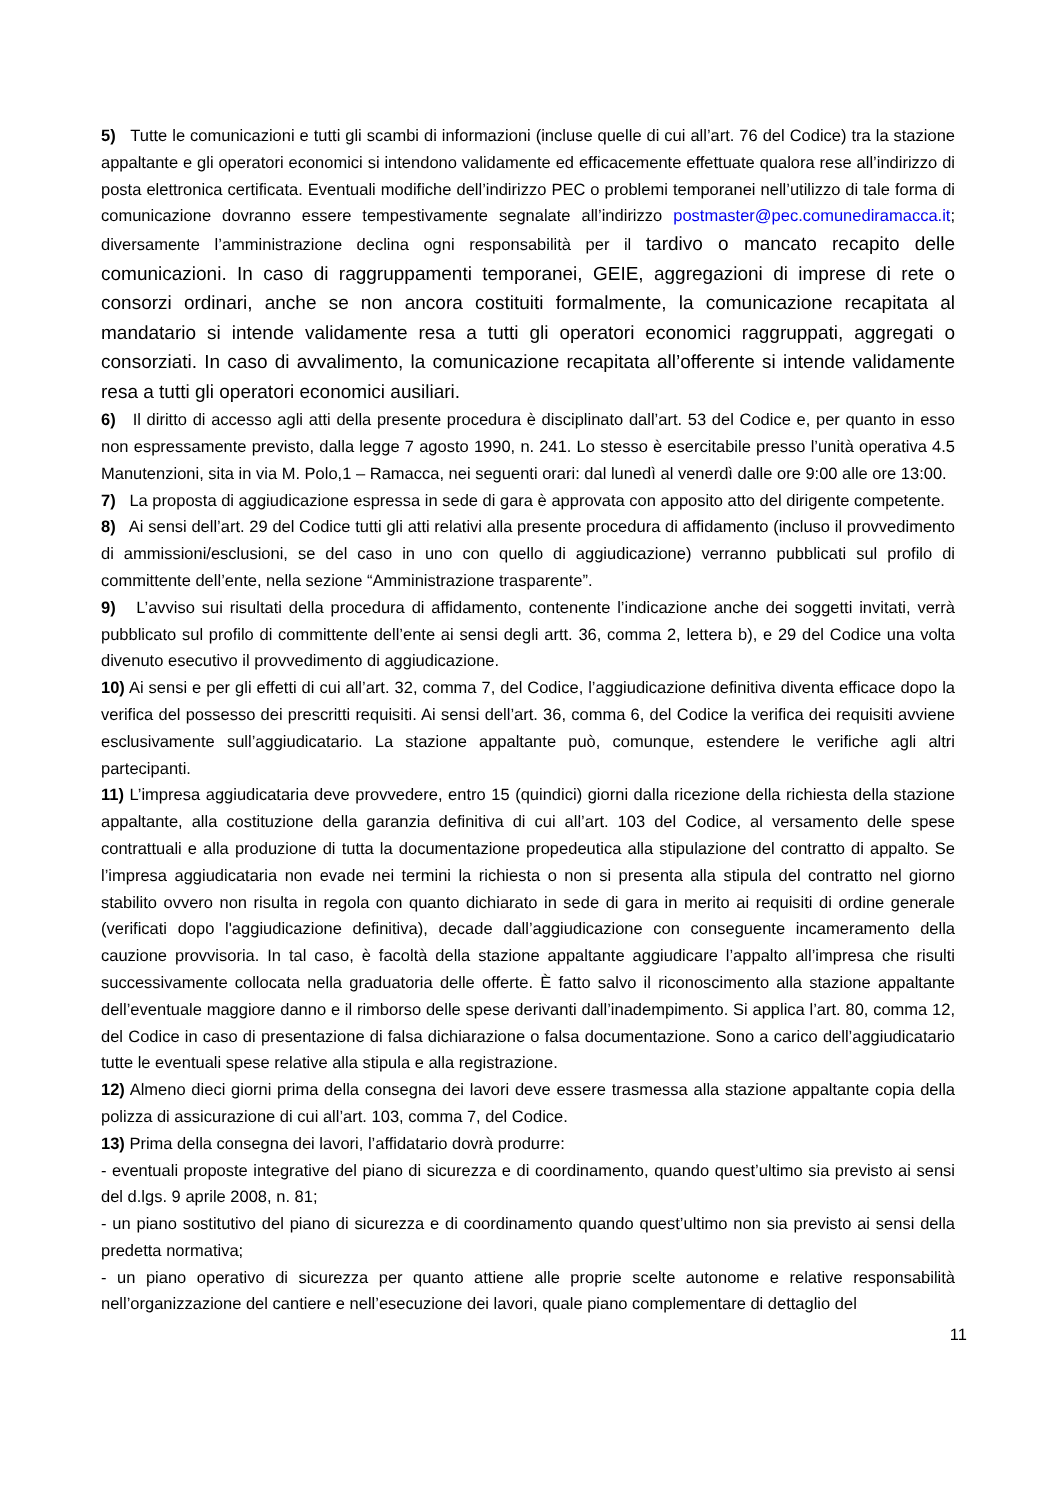5) Tutte le comunicazioni e tutti gli scambi di informazioni (incluse quelle di cui all’art. 76 del Codice) tra la stazione appaltante e gli operatori economici si intendono validamente ed efficacemente effettuate qualora rese all’indirizzo di posta elettronica certificata. Eventuali modifiche dell’indirizzo PEC o problemi tempo­ranei nell’utilizzo di tale forma di comunicazione dovranno essere tempestivamente segnalate all’indirizzo postmaster@pec.comunediramacca.it; diversamente l’amministrazione declina ogni responsabilità per il tardivo o mancato recapito delle comunicazioni. In caso di raggruppamenti temporanei, GEIE, aggregazioni di imprese di rete o consorzi ordinari, anche se non ancora costituiti formalmente, la comunicazione recapitata al mandatario si intende validamente resa a tutti gli operatori economici raggruppati, aggregati o consorziati. In caso di avvalimento, la comunicazione recapitata all’offerente si intende validamente resa a tutti gli operatori economici ausiliari.
6) Il diritto di accesso agli atti della presente procedura è disciplinato dall’art. 53 del Codice e, per quanto in esso non espressamente previsto, dalla legge 7 agosto 1990, n. 241. Lo stesso è esercitabile presso l’unità operativa 4.5 Manutenzioni, sita in via M. Polo,1 – Ramacca, nei seguenti orari: dal lunedì al venerdì dalle ore 9:00 alle ore 13:00.
7) La proposta di aggiudicazione espressa in sede di gara è approvata con apposito atto del dirigente competente.
8) Ai sensi dell’art. 29 del Codice tutti gli atti relativi alla presente procedura di affidamento (incluso il provvedimento di ammissioni/esclusioni, se del caso in uno con quello di aggiudicazione) verranno pub­blicati sul profilo di committente dell’ente, nella sezione “Amministrazione trasparente”.
9) L’avviso sui risultati della procedura di affidamento, contenente l’indicazione anche dei soggetti invitati, verrà pubblicato sul profilo di committente dell’ente ai sensi degli artt. 36, comma 2, lettera b), e 29 del Codice una volta divenuto esecutivo il provvedimento di aggiudicazione.
10) Ai sensi e per gli effetti di cui all’art. 32, comma 7, del Codice, l’aggiudicazione definitiva diventa efficace dopo la verifica del possesso dei prescritti requisiti. Ai sensi dell’art. 36, comma 6, del Codice la verifica dei requisiti avviene esclusivamente sull’aggiudicatario. La stazione appaltante può, comunque, estendere le verifiche agli altri partecipanti.
11) L’impresa aggiudicataria deve provvedere, entro 15 (quindici) giorni dalla ricezione della richiesta della stazione appaltante, alla costituzione della garanzia definitiva di cui all’art. 103 del Codice, al versamento delle spese contrattuali e alla produzione di tutta la documentazione propedeutica alla stipulazione del contratto di appalto. Se l’impresa aggiudicataria non evade nei termini la richiesta o non si presenta alla stipula del contratto nel giorno stabilito ovvero non risulta in regola con quanto dichiarato in sede di gara in merito ai requisiti di ordine generale (verificati dopo l'aggiudicazione definitiva), decade dall’aggiudi­cazione con conseguente incameramento della cauzione provvisoria. In tal caso, è facoltà della stazione appaltante aggiudicare l’appalto all’impresa che risulti successivamente collocata nella graduatoria delle offerte. È fatto salvo il riconoscimento alla stazione appaltante dell’eventuale maggiore danno e il rimborso delle spese derivanti dall’inadempimento. Si applica l’art. 80, comma 12, del Codice in caso di presenta­zione di falsa dichiarazione o falsa documentazione. Sono a carico dell’aggiudicatario tutte le eventuali spese relative alla stipula e alla registrazione.
12) Almeno dieci giorni prima della consegna dei lavori deve essere trasmessa alla stazione appaltante copia della polizza di assicurazione di cui all’art. 103, comma 7, del Codice.
13) Prima della consegna dei lavori, l’affidatario dovrà produrre:
- eventuali proposte integrative del piano di sicurezza e di coordinamento, quando quest’ultimo sia previsto ai sensi del d.lgs. 9 aprile 2008, n. 81;
- un piano sostitutivo del piano di sicurezza e di coordinamento quando quest’ultimo non sia previsto ai sensi della predetta normativa;
- un piano operativo di sicurezza per quanto attiene alle proprie scelte autonome e relative responsabilità nell’organizzazione del cantiere e nell’esecuzione dei lavori, quale piano complementare di dettaglio del
11